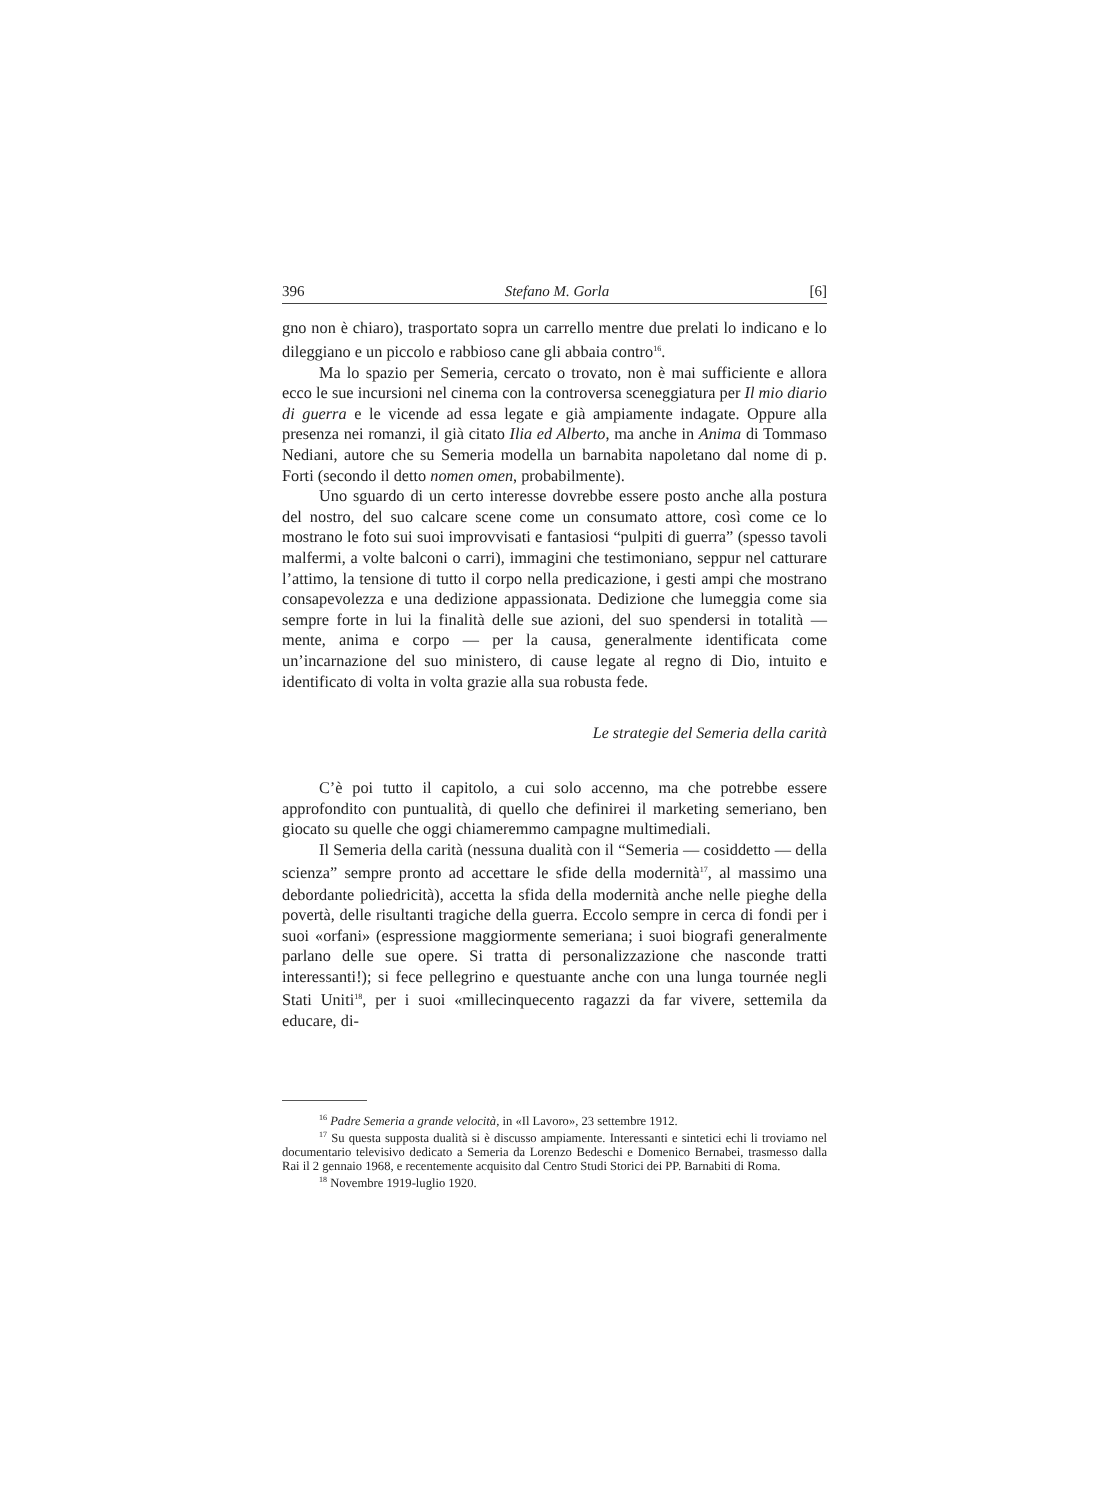396 Stefano M. Gorla [6]
gno non è chiaro), trasportato sopra un carrello mentre due prelati lo indicano e lo dileggiano e un piccolo e rabbioso cane gli abbaia contro<sup>16</sup>.
Ma lo spazio per Semeria, cercato o trovato, non è mai sufficiente e allora ecco le sue incursioni nel cinema con la controversa sceneggiatura per Il mio diario di guerra e le vicende ad essa legate e già ampiamente indagate. Oppure alla presenza nei romanzi, il già citato Ilia ed Alberto, ma anche in Anima di Tommaso Nediani, autore che su Semeria modella un barnabita napoletano dal nome di p. Forti (secondo il detto nomen omen, probabilmente).
Uno sguardo di un certo interesse dovrebbe essere posto anche alla postura del nostro, del suo calcare scene come un consumato attore, così come ce lo mostrano le foto sui suoi improvvisati e fantasiosi “pulpiti di guerra” (spesso tavoli malfermi, a volte balconi o carri), immagini che testimoniano, seppur nel catturare l’attimo, la tensione di tutto il corpo nella predicazione, i gesti ampi che mostrano consapevolezza e una dedizione appassionata. Dedizione che lumeggia come sia sempre forte in lui la finalità delle sue azioni, del suo spendersi in totalità — mente, anima e corpo — per la causa, generalmente identificata come un’incarnazione del suo ministero, di cause legate al regno di Dio, intuito e identificato di volta in volta grazie alla sua robusta fede.
Le strategie del Semeria della carità
C’è poi tutto il capitolo, a cui solo accenno, ma che potrebbe essere approfondito con puntualità, di quello che definirei il marketing semeriano, ben giocato su quelle che oggi chiameremmo campagne multimediali.
Il Semeria della carità (nessuna dualità con il “Semeria — cosiddetto — della scienza” sempre pronto ad accettare le sfide della modernità<sup>17</sup>, al massimo una debordante poliedricità), accetta la sfida della modernità anche nelle pieghe della povertà, delle risultanti tragiche della guerra. Eccolo sempre in cerca di fondi per i suoi «orfani» (espressione maggiormente semeriana; i suoi biografi generalmente parlano delle sue opere. Si tratta di personalizzazione che nasconde tratti interessanti!); si fece pellegrino e questuante anche con una lunga tournée negli Stati Uniti<sup>18</sup>, per i suoi «millecinquecento ragazzi da far vivere, settemila da educare, di-
<sup>16</sup> Padre Semeria a grande velocità, in «Il Lavoro», 23 settembre 1912.
<sup>17</sup> Su questa supposta dualità si è discusso ampiamente. Interessanti e sintetici echi li troviamo nel documentario televisivo dedicato a Semeria da Lorenzo Bedeschi e Domenico Bernabei, trasmesso dalla Rai il 2 gennaio 1968, e recentemente acquisito dal Centro Studi Storici dei PP. Barnabiti di Roma.
<sup>18</sup> Novembre 1919-luglio 1920.